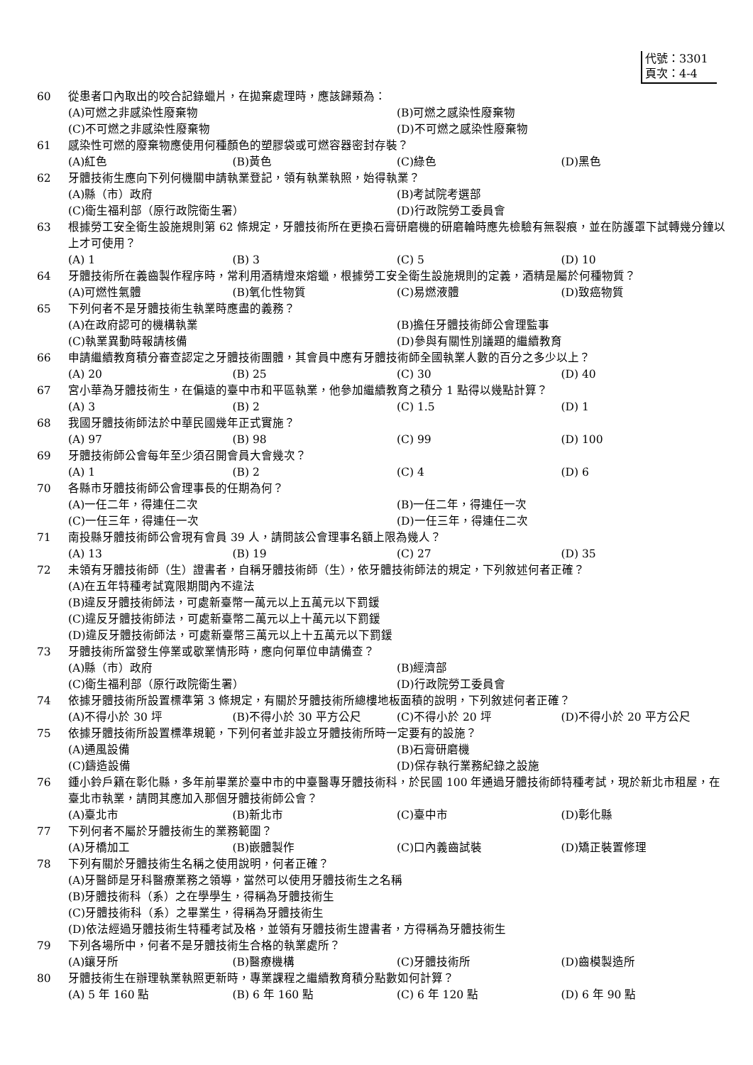代號：3301
頁次：4-4
60 從患者口內取出的咬合記錄蠟片，在拋棄處理時，應該歸類為：
(A)可燃之非感染性廢棄物 (B)可燃之感染性廢棄物 (C)不可燃之非感染性廢棄物 (D)不可燃之感染性廢棄物
61 感染性可燃的廢棄物應使用何種顏色的塑膠袋或可燃容器密封存裝？
(A)紅色 (B)黃色 (C)綠色 (D)黑色
62 牙體技術生應向下列何機關申請執業登記，領有執業執照，始得執業？
(A)縣（市）政府 (B)考試院考選部 (C)衛生福利部（原行政院衛生署） (D)行政院勞工委員會
63 根據勞工安全衛生設施規則第 62 條規定，牙體技術所在更換石膏研磨機的研磨輪時應先檢驗有無裂痕，並在防護罩下試轉幾分鐘以上才可使用？
(A) 1 (B) 3 (C) 5 (D) 10
64 牙體技術所在義齒製作程序時，常利用酒精燈來熔蠟，根據勞工安全衛生設施規則的定義，酒精是屬於何種物質？
(A)可燃性氣體 (B)氧化性物質 (C)易燃液體 (D)致癌物質
65 下列何者不是牙體技術生執業時應盡的義務？
(A)在政府認可的機構執業 (B)擔任牙體技術師公會理監事 (C)執業異動時報請核備 (D)參與有關性別議題的繼續教育
66 申請繼續教育積分審查認定之牙體技術團體，其會員中應有牙體技術師全國執業人數的百分之多少以上？
(A) 20 (B) 25 (C) 30 (D) 40
67 宮小華為牙體技術生，在偏遠的臺中市和平區執業，他參加繼續教育之積分 1 點得以幾點計算？
(A) 3 (B) 2 (C) 1.5 (D) 1
68 我國牙體技術師法於中華民國幾年正式實施？
(A) 97 (B) 98 (C) 99 (D) 100
69 牙體技術師公會每年至少須召開會員大會幾次？
(A) 1 (B) 2 (C) 4 (D) 6
70 各縣市牙體技術師公會理事長的任期為何？
(A)一任二年，得連任二次 (B)一任二年，得連任一次 (C)一任三年，得連任一次 (D)一任三年，得連任二次
71 南投縣牙體技術師公會現有會員 39 人，請問該公會理事名額上限為幾人？
(A) 13 (B) 19 (C) 27 (D) 35
72 未領有牙體技術師（生）證書者，自稱牙體技術師（生），依牙體技術師法的規定，下列敘述何者正確？
(A)在五年特種考試寬限期間內不違法 (B)違反牙體技術師法，可處新臺幣一萬元以上五萬元以下罰鍰 (C)違反牙體技術師法，可處新臺幣二萬元以上十萬元以下罰鍰 (D)違反牙體技術師法，可處新臺幣三萬元以上十五萬元以下罰鍰
73 牙體技術所當發生停業或歇業情形時，應向何單位申請備查？
(A)縣（市）政府 (B)經濟部 (C)衛生福利部（原行政院衛生署） (D)行政院勞工委員會
74 依據牙體技術所設置標準第 3 條規定，有關於牙體技術所總樓地板面積的說明，下列敘述何者正確？
(A)不得小於 30 坪 (B)不得小於 30 平方公尺 (C)不得小於 20 坪 (D)不得小於 20 平方公尺
75 依據牙體技術所設置標準規範，下列何者並非設立牙體技術所時一定要有的設施？
(A)通風設備 (B)石膏研磨機 (C)鑄造設備 (D)保存執行業務紀錄之設施
76 鍾小鈴戶籍在彰化縣，多年前畢業於臺中市的中臺醫專牙體技術科，於民國 100 年通過牙體技術師特種考試，現於新北市租屋，在臺北市執業，請問其應加入那個牙體技術師公會？
(A)臺北市 (B)新北市 (C)臺中市 (D)彰化縣
77 下列何者不屬於牙體技術生的業務範圍？
(A)牙橋加工 (B)嵌體製作 (C)口內義齒試裝 (D)矯正裝置修理
78 下列有關於牙體技術生名稱之使用說明，何者正確？
(A)牙醫師是牙科醫療業務之領導，當然可以使用牙體技術生之名稱 (B)牙體技術科（系）之在學學生，得稱為牙體技術生 (C)牙體技術科（系）之畢業生，得稱為牙體技術生 (D)依法經過牙體技術生特種考試及格，並領有牙體技術生證書者，方得稱為牙體技術生
79 下列各場所中，何者不是牙體技術生合格的執業處所？
(A)鑲牙所 (B)醫療機構 (C)牙體技術所 (D)齒模製造所
80 牙體技術生在辦理執業執照更新時，專業課程之繼續教育積分點數如何計算？
(A) 5 年 160 點 (B) 6 年 160 點 (C) 6 年 120 點 (D) 6 年 90 點